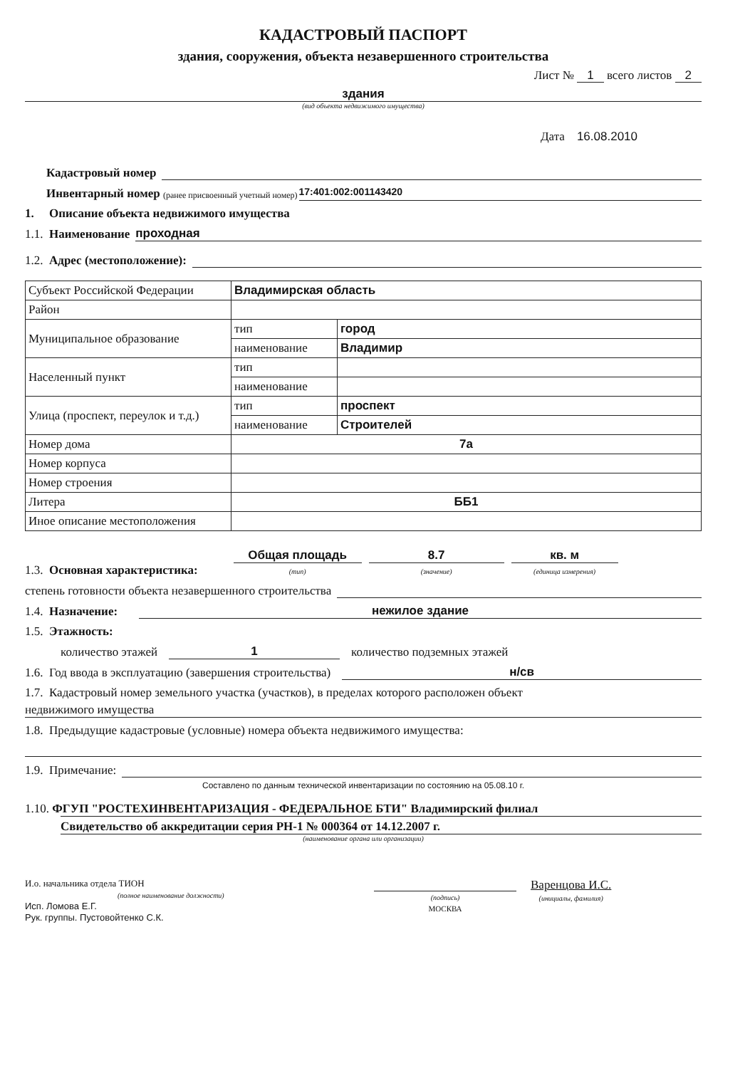КАДАСТРОВЫЙ ПАСПОРТ
здания, сооружения, объекта незавершенного строительства
Лист № 1 всего листов 2
здания
(вид объекта недвижимого имущества)
Дата 16.08.2010
Кадастровый номер
Инвентарный номер (ранее присвоенный учетный номер) 17:401:002:001143420
1. Описание объекта недвижимого имущества
1.1. Наименование проходная
1.2. Адрес (местоположение):
| Субъект Российской Федерации | Владимирская область | |
| Район | | |
| Муниципальное образование | тип | город |
| | наименование | Владимир |
| Населенный пункт | тип | |
| | наименование | |
| Улица (проспект, переулок и т.д.) | тип | проспект |
| | наименование | Строителей |
| Номер дома | 7а | |
| Номер корпуса | | |
| Номер строения | | |
| Литера | ББ1 | |
| Иное описание местоположения | | |
1.3. Основная характеристика: Общая площадь
(тип) 8.7
(значение) кв. м
(единица измерения)
степень готовности объекта незавершенного строительства
1.4. Назначение: нежилое здание
1.5. Этажность:
количество этажей 1 количество подземных этажей
1.6. Год ввода в эксплуатацию (завершения строительства) н/св
1.7. Кадастровый номер земельного участка (участков), в пределах которого расположен объект
недвижимого имущества
1.8. Предыдущие кадастровые (условные) номера объекта недвижимого имущества:
1.9. Примечание:
Составлено по данным технической инвентаризации по состоянию на 05.08.10 г.
1.10. ФГУП "РОСТЕХИНВЕНТАРИЗАЦИЯ - ФЕДЕРАЛЬНОЕ БТИ" Владимирский филиал
Свидетельство об аккредитации серия РН-1 № 000364 от 14.12.2007 г.
(наименование органа или организации)
И.о. начальника отдела ТИОН
(полное наименование должности)
Исп. Ломова Е.Г.
Рук. группы. Пустовойтенко С.К.
(подпись)
МОСКВА
Варенцова И.С.
(инициалы, фамилия)